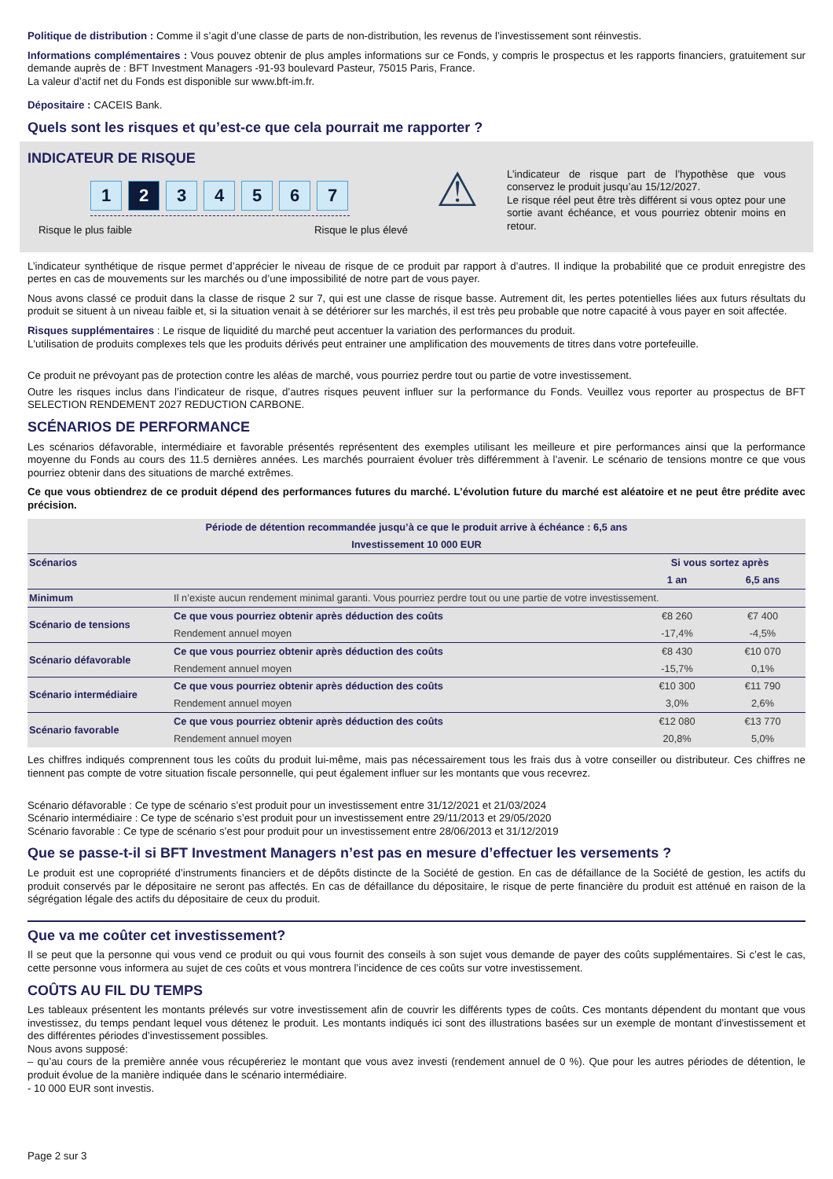Politique de distribution : Comme il s’agit d’une classe de parts de non-distribution, les revenus de l’investissement sont réinvestis.
Informations complémentaires : Vous pouvez obtenir de plus amples informations sur ce Fonds, y compris le prospectus et les rapports financiers, gratuitement sur demande auprès de : BFT Investment Managers -91-93 boulevard Pasteur, 75015 Paris, France.
La valeur d’actif net du Fonds est disponible sur www.bft-im.fr.
Dépositaire : CACEIS Bank.
Quels sont les risques et qu’est-ce que cela pourrait me rapporter ?
INDICATEUR DE RISQUE
1 2 34567
Risque le plus faible Risque le plus élevé
⚠
L’indicateur de risque part de l’hypothèse que vous conservez le produit jusqu’au 15/12/2027.
Le risque réel peut être très différent si vous optez pour une sortie avant échéance, et vous pourriez obtenir moins en retour.
L’indicateur synthétique de risque permet d’apprécier le niveau de risque de ce produit par rapport à d’autres. Il indique la probabilité que ce produit enregistre des pertes en cas de mouvements sur les marchés ou d’une impossibilité de notre part de vous payer.
Nous avons classé ce produit dans la classe de risque 2 sur 7, qui est une classe de risque basse. Autrement dit, les pertes potentielles liées aux futurs résultats du produit se situent à un niveau faible et, si la situation venait à se détériorer sur les marchés, il est très peu probable que notre capacité à vous payer en soit affectée.
Risques supplémentaires : Le risque de liquidité du marché peut accentuer la variation des performances du produit.
L'utilisation de produits complexes tels que les produits dérivés peut entrainer une amplification des mouvements de titres dans votre portefeuille.
Ce produit ne prévoyant pas de protection contre les aléas de marché, vous pourriez perdre tout ou partie de votre investissement.
Outre les risques inclus dans l’indicateur de risque, d’autres risques peuvent influer sur la performance du Fonds. Veuillez vous reporter au prospectus de BFT SELECTION RENDEMENT 2027 REDUCTION CARBONE.
SCÉNARIOS DE PERFORMANCE
Les scénarios défavorable, intermédiaire et favorable présentés représentent des exemples utilisant les meilleure et pire performances ainsi que la performance moyenne du Fonds au cours des 11.5 dernières années. Les marchés pourraient évoluer très différemment à l’avenir. Le scénario de tensions montre ce que vous pourriez obtenir dans des situations de marché extrêmes.
Ce que vous obtiendrez de ce produit dépend des performances futures du marché. L’évolution future du marché est aléatoire et ne peut être prédite avec précision.
| Période de détention recommandée jusqu’à ce que le produit arrive à échéance : 6,5 ans | | | |
| --- | --- | --- | --- |
| Investissement 10 000 EUR | | | |
| Scénarios | | Si vous sortez après | |
| | | 1 an | 6,5 ans |
| Minimum | Il n’existe aucun rendement minimal garanti. Vous pourriez perdre tout ou une partie de votre investissement. | | |
| Scénario de tensions | Ce que vous pourriez obtenir après déduction des coûts | €8 260 | €7 400 |
| | Rendement annuel moyen | -17,4% | -4,5% |
| Scénario défavorable | Ce que vous pourriez obtenir après déduction des coûts | €8 430 | €10 070 |
| | Rendement annuel moyen | -15,7% | 0,1% |
| Scénario intermédiaire | Ce que vous pourriez obtenir après déduction des coûts | €10 300 | €11 790 |
| | Rendement annuel moyen | 3,0% | 2,6% |
| Scénario favorable | Ce que vous pourriez obtenir après déduction des coûts | €12 080 | €13 770 |
| | Rendement annuel moyen | 20,8% | 5,0% |
Les chiffres indiqués comprennent tous les coûts du produit lui-même, mais pas nécessairement tous les frais dus à votre conseiller ou distributeur. Ces chiffres ne tiennent pas compte de votre situation fiscale personnelle, qui peut également influer sur les montants que vous recevrez.
Scénario défavorable : Ce type de scénario s’est produit pour un investissement entre 31/12/2021 et 21/03/2024
Scénario intermédiaire : Ce type de scénario s’est produit pour un investissement entre 29/11/2013 et 29/05/2020
Scénario favorable : Ce type de scénario s’est pour produit pour un investissement entre 28/06/2013 et 31/12/2019
Que se passe-t-il si BFT Investment Managers n’est pas en mesure d’effectuer les versements ?
Le produit est une copropriété d’instruments financiers et de dépôts distincte de la Société de gestion. En cas de défaillance de la Société de gestion, les actifs du produit conservés par le dépositaire ne seront pas affectés. En cas de défaillance du dépositaire, le risque de perte financière du produit est atténué en raison de la ségrégation légale des actifs du dépositaire de ceux du produit.
Que va me coûter cet investissement?
Il se peut que la personne qui vous vend ce produit ou qui vous fournit des conseils à son sujet vous demande de payer des coûts supplémentaires. Si c’est le cas, cette personne vous informera au sujet de ces coûts et vous montrera l’incidence de ces coûts sur votre investissement.
COÛTS AU FIL DU TEMPS
Les tableaux présentent les montants prélevés sur votre investissement afin de couvrir les différents types de coûts. Ces montants dépendent du montant que vous investissez, du temps pendant lequel vous détenez le produit. Les montants indiqués ici sont des illustrations basées sur un exemple de montant d’investissement et des différentes périodes d’investissement possibles.
Nous avons supposé:
– qu’au cours de la première année vous récupéreriez le montant que vous avez investi (rendement annuel de 0 %). Que pour les autres périodes de détention, le produit évolue de la manière indiquée dans le scénario intermédiaire.
- 10 000 EUR sont investis.
Page 2 sur 3